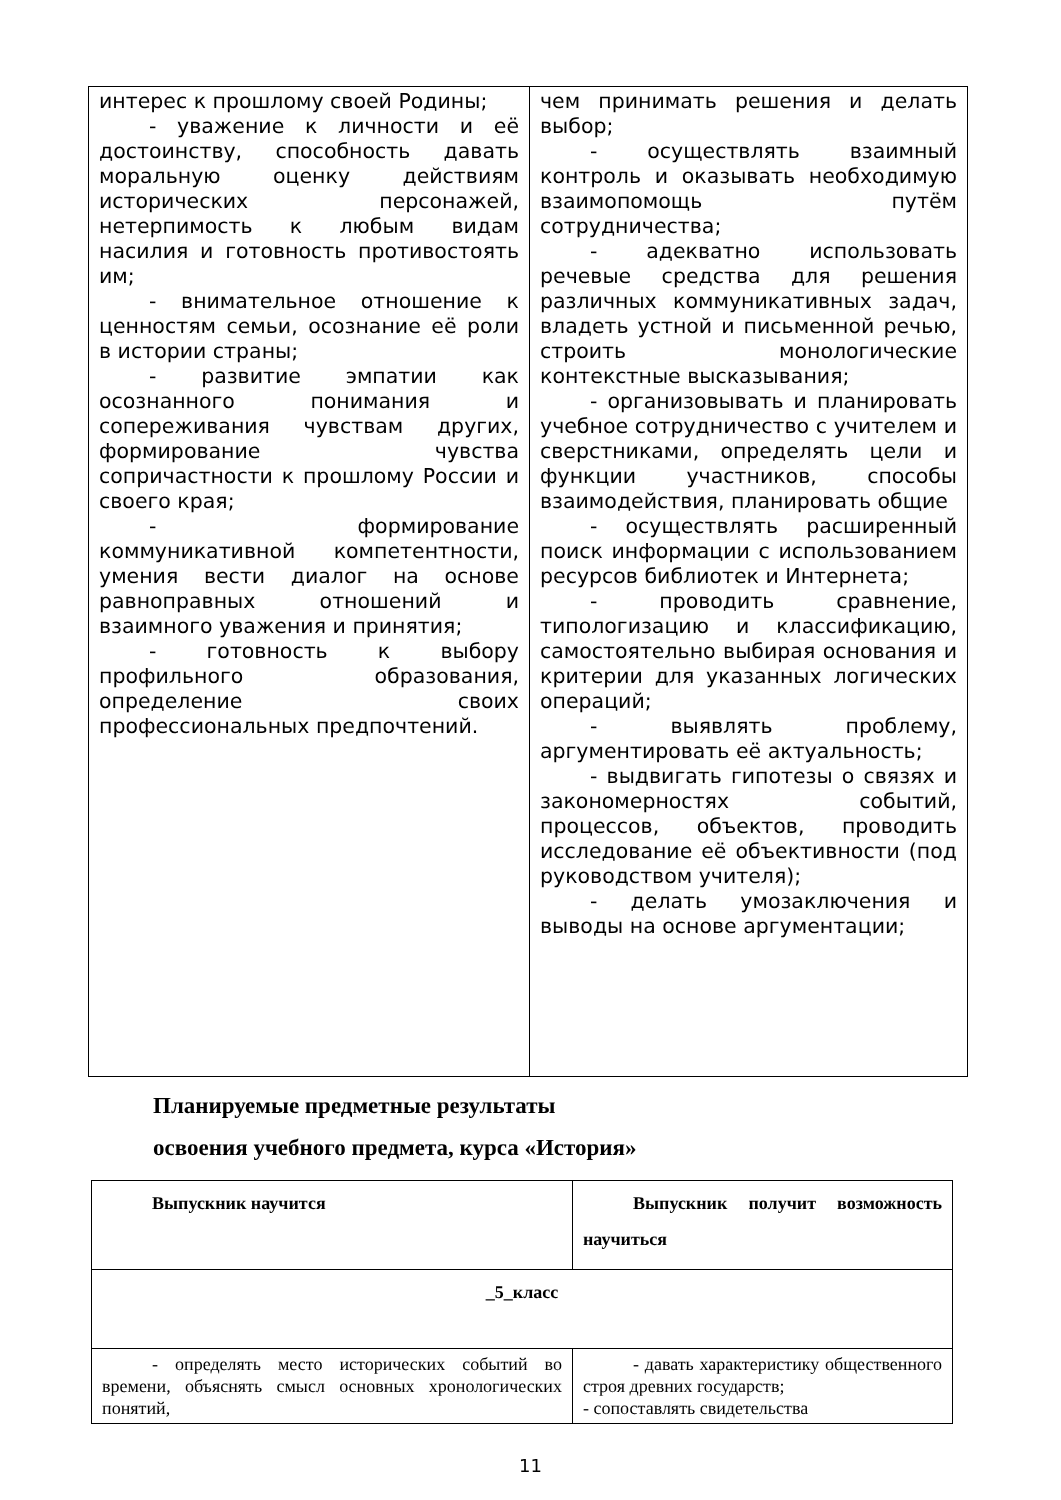| интерес к прошлому своей Родины; - уважение к личности и её достоинству, способность давать моральную оценку действиям исторических персонажей, нетерпимость к любым видам насилия и готовность противостоять им; - внимательное отношение к ценностям семьи, осознание её роли в истории страны; - развитие эмпатии как осознанного понимания и сопереживания чувствам других, формирование чувства сопричастности к прошлому России и своего края; - формирование коммуникативной компетентности, умения вести диалог на основе равноправных отношений и взаимного уважения и принятия; - готовность к выбору профильного образования, определение своих профессиональных предпочтений. | чем принимать решения и делать выбор; - осуществлять взаимный контроль и оказывать необходимую взаимопомощь путём сотрудничества; - адекватно использовать речевые средства для решения различных коммуникативных задач, владеть устной и письменной речью, строить монологические контекстные высказывания; - организовывать и планировать учебное сотрудничество с учителем и сверстниками, определять цели и функции участников, способы взаимодействия, планировать общие - осуществлять расширенный поиск информации с использованием ресурсов библиотек и Интернета; - проводить сравнение, типологизацию и классификацию, самостоятельно выбирая основания и критерии для указанных логических операций; - выявлять проблему, аргументировать её актуальность; - выдвигать гипотезы о связях и закономерностях событий, процессов, объектов, проводить исследование её объективности (под руководством учителя); - делать умозаключения и выводы на основе аргументации; |
Планируемые предметные результаты
освоения учебного предмета, курса «История»
| Выпускник научится | Выпускник получит возможность научиться |
| --- | --- |
| _5_класс | |
| - определять место исторических событий во времени, объяснять смысл основных хронологических понятий, | - давать характеристику общественного строя древних государств; - сопоставлять свидетельства |
11